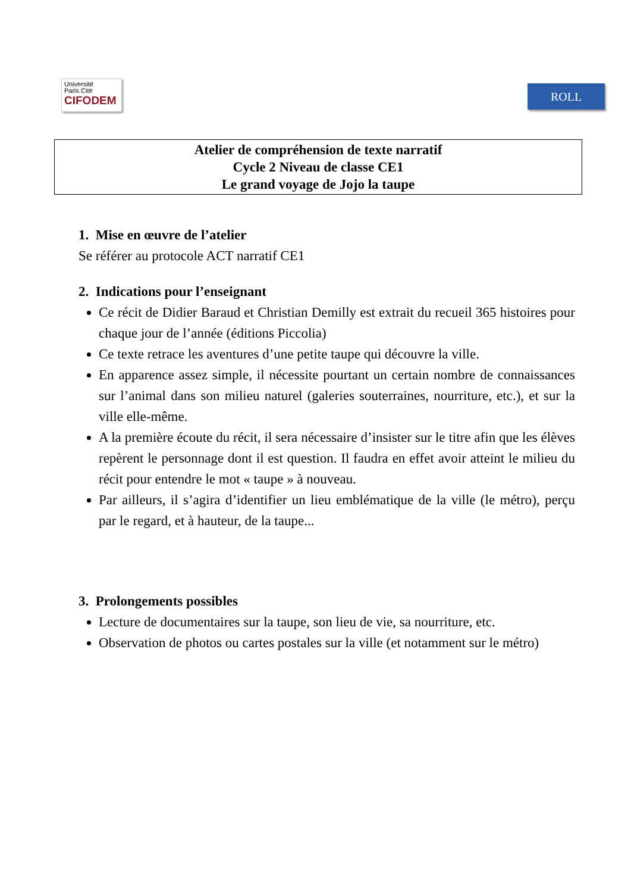Université
Paris Cité
CIFODEM
ROLL
Atelier de compréhension de texte narratif
Cycle 2 Niveau de classe CE1
Le grand voyage de Jojo la taupe
1. Mise en œuvre de l’atelier
Se référer au protocole ACT narratif CE1
2. Indications pour l’enseignant
Ce récit de Didier Baraud et Christian Demilly est extrait du recueil 365 histoires pour chaque jour de l’année (éditions Piccolia)
Ce texte retrace les aventures d’une petite taupe qui découvre la ville.
En apparence assez simple, il nécessite pourtant un certain nombre de connaissances sur l’animal dans son milieu naturel (galeries souterraines, nourriture, etc.), et sur la ville elle-même.
A la première écoute du récit, il sera nécessaire d’insister sur le titre afin que les élèves repèrent le personnage dont il est question. Il faudra en effet avoir atteint le milieu du récit pour entendre le mot « taupe » à nouveau.
Par ailleurs, il s’agira d’identifier un lieu emblématique de la ville (le métro), perçu par le regard, et à hauteur, de la taupe...
3. Prolongements possibles
Lecture de documentaires sur la taupe, son lieu de vie, sa nourriture, etc.
Observation de photos ou cartes postales sur la ville (et notamment sur le métro)